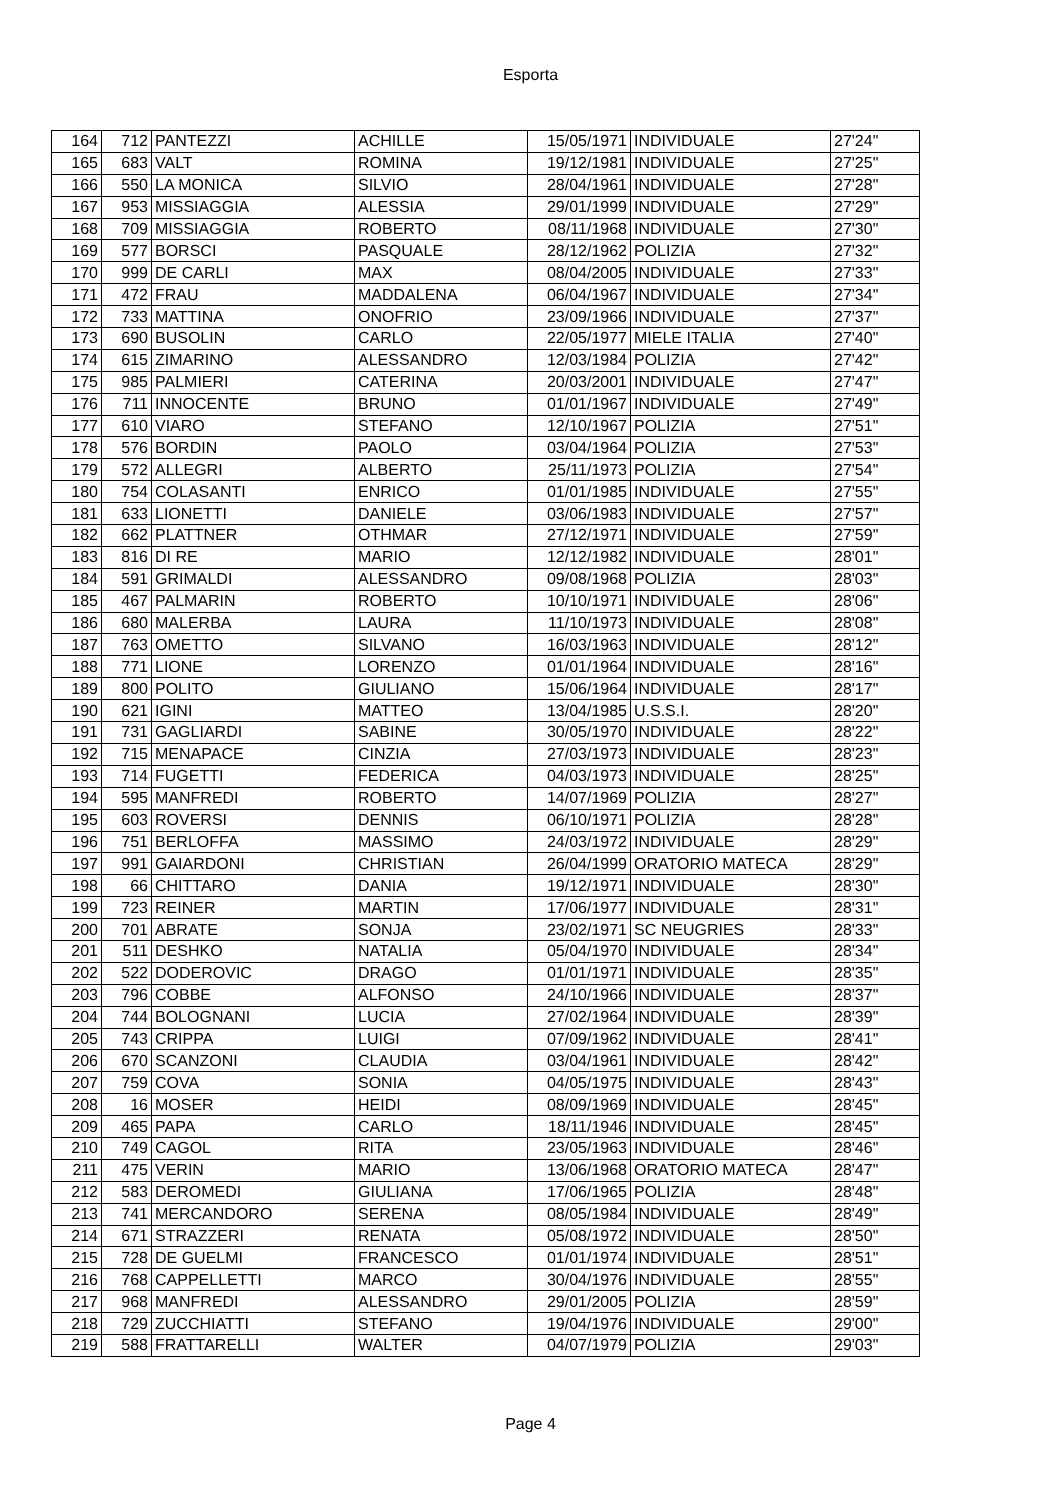Esporta
| 164 | 712 | PANTEZZI | ACHILLE | 15/05/1971 | INDIVIDUALE | 27'24" |
| 165 | 683 | VALT | ROMINA | 19/12/1981 | INDIVIDUALE | 27'25" |
| 166 | 550 | LA MONICA | SILVIO | 28/04/1961 | INDIVIDUALE | 27'28" |
| 167 | 953 | MISSIAGGIA | ALESSIA | 29/01/1999 | INDIVIDUALE | 27'29" |
| 168 | 709 | MISSIAGGIA | ROBERTO | 08/11/1968 | INDIVIDUALE | 27'30" |
| 169 | 577 | BORSCI | PASQUALE | 28/12/1962 | POLIZIA | 27'32" |
| 170 | 999 | DE CARLI | MAX | 08/04/2005 | INDIVIDUALE | 27'33" |
| 171 | 472 | FRAU | MADDALENA | 06/04/1967 | INDIVIDUALE | 27'34" |
| 172 | 733 | MATTINA | ONOFRIO | 23/09/1966 | INDIVIDUALE | 27'37" |
| 173 | 690 | BUSOLIN | CARLO | 22/05/1977 | MIELE ITALIA | 27'40" |
| 174 | 615 | ZIMARINO | ALESSANDRO | 12/03/1984 | POLIZIA | 27'42" |
| 175 | 985 | PALMIERI | CATERINA | 20/03/2001 | INDIVIDUALE | 27'47" |
| 176 | 711 | INNOCENTE | BRUNO | 01/01/1967 | INDIVIDUALE | 27'49" |
| 177 | 610 | VIARO | STEFANO | 12/10/1967 | POLIZIA | 27'51" |
| 178 | 576 | BORDIN | PAOLO | 03/04/1964 | POLIZIA | 27'53" |
| 179 | 572 | ALLEGRI | ALBERTO | 25/11/1973 | POLIZIA | 27'54" |
| 180 | 754 | COLASANTI | ENRICO | 01/01/1985 | INDIVIDUALE | 27'55" |
| 181 | 633 | LIONETTI | DANIELE | 03/06/1983 | INDIVIDUALE | 27'57" |
| 182 | 662 | PLATTNER | OTHMAR | 27/12/1971 | INDIVIDUALE | 27'59" |
| 183 | 816 | DI RE | MARIO | 12/12/1982 | INDIVIDUALE | 28'01" |
| 184 | 591 | GRIMALDI | ALESSANDRO | 09/08/1968 | POLIZIA | 28'03" |
| 185 | 467 | PALMARIN | ROBERTO | 10/10/1971 | INDIVIDUALE | 28'06" |
| 186 | 680 | MALERBA | LAURA | 11/10/1973 | INDIVIDUALE | 28'08" |
| 187 | 763 | OMETTO | SILVANO | 16/03/1963 | INDIVIDUALE | 28'12" |
| 188 | 771 | LIONE | LORENZO | 01/01/1964 | INDIVIDUALE | 28'16" |
| 189 | 800 | POLITO | GIULIANO | 15/06/1964 | INDIVIDUALE | 28'17" |
| 190 | 621 | IGINI | MATTEO | 13/04/1985 | U.S.S.I. | 28'20" |
| 191 | 731 | GAGLIARDI | SABINE | 30/05/1970 | INDIVIDUALE | 28'22" |
| 192 | 715 | MENAPACE | CINZIA | 27/03/1973 | INDIVIDUALE | 28'23" |
| 193 | 714 | FUGETTI | FEDERICA | 04/03/1973 | INDIVIDUALE | 28'25" |
| 194 | 595 | MANFREDI | ROBERTO | 14/07/1969 | POLIZIA | 28'27" |
| 195 | 603 | ROVERSI | DENNIS | 06/10/1971 | POLIZIA | 28'28" |
| 196 | 751 | BERLOFFA | MASSIMO | 24/03/1972 | INDIVIDUALE | 28'29" |
| 197 | 991 | GAIARDONI | CHRISTIAN | 26/04/1999 | ORATORIO MATECA | 28'29" |
| 198 | 66 | CHITTARO | DANIA | 19/12/1971 | INDIVIDUALE | 28'30" |
| 199 | 723 | REINER | MARTIN | 17/06/1977 | INDIVIDUALE | 28'31" |
| 200 | 701 | ABRATE | SONJA | 23/02/1971 | SC NEUGRIES | 28'33" |
| 201 | 511 | DESHKO | NATALIA | 05/04/1970 | INDIVIDUALE | 28'34" |
| 202 | 522 | DODEROVIC | DRAGO | 01/01/1971 | INDIVIDUALE | 28'35" |
| 203 | 796 | COBBE | ALFONSO | 24/10/1966 | INDIVIDUALE | 28'37" |
| 204 | 744 | BOLOGNANI | LUCIA | 27/02/1964 | INDIVIDUALE | 28'39" |
| 205 | 743 | CRIPPA | LUIGI | 07/09/1962 | INDIVIDUALE | 28'41" |
| 206 | 670 | SCANZONI | CLAUDIA | 03/04/1961 | INDIVIDUALE | 28'42" |
| 207 | 759 | COVA | SONIA | 04/05/1975 | INDIVIDUALE | 28'43" |
| 208 | 16 | MOSER | HEIDI | 08/09/1969 | INDIVIDUALE | 28'45" |
| 209 | 465 | PAPA | CARLO | 18/11/1946 | INDIVIDUALE | 28'45" |
| 210 | 749 | CAGOL | RITA | 23/05/1963 | INDIVIDUALE | 28'46" |
| 211 | 475 | VERIN | MARIO | 13/06/1968 | ORATORIO MATECA | 28'47" |
| 212 | 583 | DEROMEDI | GIULIANA | 17/06/1965 | POLIZIA | 28'48" |
| 213 | 741 | MERCANDORO | SERENA | 08/05/1984 | INDIVIDUALE | 28'49" |
| 214 | 671 | STRAZZERI | RENATA | 05/08/1972 | INDIVIDUALE | 28'50" |
| 215 | 728 | DE GUELMI | FRANCESCO | 01/01/1974 | INDIVIDUALE | 28'51" |
| 216 | 768 | CAPPELLETTI | MARCO | 30/04/1976 | INDIVIDUALE | 28'55" |
| 217 | 968 | MANFREDI | ALESSANDRO | 29/01/2005 | POLIZIA | 28'59" |
| 218 | 729 | ZUCCHIATTI | STEFANO | 19/04/1976 | INDIVIDUALE | 29'00" |
| 219 | 588 | FRATTARELLI | WALTER | 04/07/1979 | POLIZIA | 29'03" |
Page 4